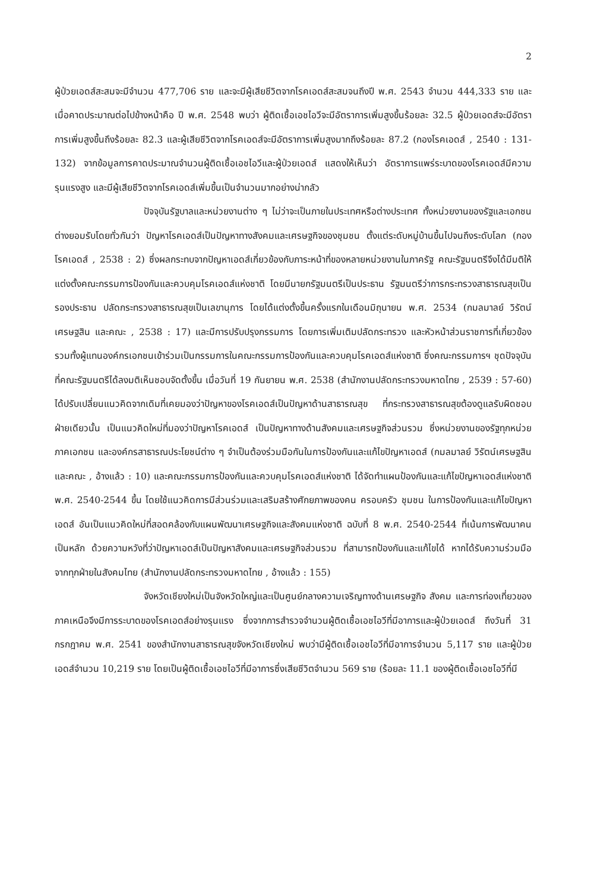2
ผู้ป่วยเอดส์สะสมจะมีจำนวน 477,706 ราย และจะมีผู้เสียชีวิตจากโรคเอดส์สะสมจนถึงปี พ.ศ. 2543 จำนวน 444,333 ราย และเมื่อคาดประมาณต่อไปข้างหน้าคือ ปี พ.ศ. 2548 พบว่า ผู้ติดเชื้อเอชไอวีจะมีอัตราการเพิ่มสูงขึ้นร้อยละ 32.5 ผู้ป่วยเอดส์จะมีอัตราการเพิ่มสูงขึ้นถึงร้อยละ 82.3 และผู้เสียชีวิตจากโรคเอดส์จะมีอัตราการเพิ่มสูงมากถึงร้อยละ 87.2 (กองโรคเอดส์ , 2540 : 131-132) จากข้อมูลการคาดประมาณจำนวนผู้ติดเชื้อเอชไอวีและผู้ป่วยเอดส์ แสดงให้เห็นว่า อัตราการแพร่ระบาดของโรคเอดส์มีความรุนแรงสูง และมีผู้เสียชีวิตจากโรคเอดส์เพิ่มขึ้นเป็นจำนวนมากอย่างน่ากลัว
ปัจจุบันรัฐบาลและหน่วยงานต่าง ๆ ไม่ว่าจะเป็นภายในประเทศหรือต่างประเทศ ทั้งหน่วยงานของรัฐและเอกชน ต่างยอมรับโดยทั่วกันว่า ปัญหาโรคเอดส์เป็นปัญหาทางสังคมและเศรษฐกิจของชุมชน ตั้งแต่ระดับหมู่บ้านขึ้นไปจนถึงระดับโลก (กองโรคเอดส์ , 2538 : 2) ซึ่งผลกระทบจากปัญหาเอดส์เกี่ยวข้องกับภาระหน้าที่ของหลายหน่วยงานในภาครัฐ คณะรัฐมนตรีจึงได้มีมติให้แต่งตั้งคณะกรรมการป้องกันและควบคุมโรคเอดส์แห่งชาติ โดยมีนายกรัฐมนตรีเป็นประธาน รัฐมนตรีว่าการกระทรวงสาธารณสุขเป็นรองประธาน ปลัดกระทรวงสาธารณสุขเป็นเลขานุการ โดยได้แต่งตั้งขึ้นครั้งแรกในเดือนมิถุนายน พ.ศ. 2534 (กมลมาลย์ วิรัตน์เศรษฐสิน และคณะ , 2538 : 17) และมีการปรับปรุงกรรมการ โดยการเพิ่มเติมปลัดกระทรวง และหัวหน้าส่วนราชการที่เกี่ยวข้อง รวมทั้งผู้แทนองค์กรเอกชนเข้าร่วมเป็นกรรมการในคณะกรรมการป้องกันและควบคุมโรคเอดส์แห่งชาติ ซึ่งคณะกรรมการฯ ชุดปัจจุบันที่คณะรัฐมนตรีได้ลงมติเห็นชอบจัดตั้งขึ้น เมื่อวันที่ 19 กันยายน พ.ศ. 2538 (สำนักงานปลัดกระทรวงมหาดไทย , 2539 : 57-60) ได้ปรับเปลี่ยนแนวคิดจากเดิมที่เคยมองว่าปัญหาของโรคเอดส์เป็นปัญหาด้านสาธารณสุข ที่กระทรวงสาธารณสุขต้องดูแลรับผิดชอบฝ่ายเดียวนั้น เป็นแนวคิดใหม่ที่มองว่าปัญหาโรคเอดส์ เป็นปัญหาทางด้านสังคมและเศรษฐกิจส่วนรวม ซึ่งหน่วยงานของรัฐทุกหน่วย ภาคเอกชน และองค์กรสาธารณประโยชน์ต่าง ๆ จำเป็นต้องร่วมมือกันในการป้องกันและแก้ไขปัญหาเอดส์ (กมลมาลย์ วิรัตน์เศรษฐสิน และคณะ , อ้างแล้ว : 10) และคณะกรรมการป้องกันและควบคุมโรคเอดส์แห่งชาติ ได้จัดทำแผนป้องกันและแก้ไขปัญหาเอดส์แห่งชาติ พ.ศ. 2540-2544 ขึ้น โดยใช้แนวคิดการมีส่วนร่วมและเสริมสร้างศักยภาพของคน ครอบครัว ชุมชน ในการป้องกันและแก้ไขปัญหาเอดส์ อันเป็นแนวคิดใหม่ที่สอดคล้องกับแผนพัฒนาเศรษฐกิจและสังคมแห่งชาติ ฉบับที่ 8 พ.ศ. 2540-2544 ที่เน้นการพัฒนาคนเป็นหลัก ด้วยความหวังที่ว่าปัญหาเอดส์เป็นปัญหาสังคมและเศรษฐกิจส่วนรวม ที่สามารถป้องกันและแก้ไขได้ หากได้รับความร่วมมือจากทุกฝ่ายในสังคมไทย (สำนักงานปลัดกระทรวงมหาดไทย , อ้างแล้ว : 155)
จังหวัดเชียงใหม่เป็นจังหวัดใหญ่และเป็นศูนย์กลางความเจริญทางด้านเศรษฐกิจ สังคม และการท่องเที่ยวของภาคเหนือจึงมีการระบาดของโรคเอดส์อย่างรุนแรง ซึ่งจากการสำรวจจำนวนผู้ติดเชื้อเอชไอวีที่มีอาการและผู้ป่วยเอดส์ ถึงวันที่ 31 กรกฎาคม พ.ศ. 2541 ของสำนักงานสาธารณสุขจังหวัดเชียงใหม่ พบว่ามีผู้ติดเชื้อเอชไอวีที่มีอาการจำนวน 5,117 ราย และผู้ป่วยเอดส์จำนวน 10,219 ราย โดยเป็นผู้ติดเชื้อเอชไอวีที่มีอาการซึ่งเสียชีวิตจำนวน 569 ราย (ร้อยละ 11.1 ของผู้ติดเชื้อเอชไอวีที่มี